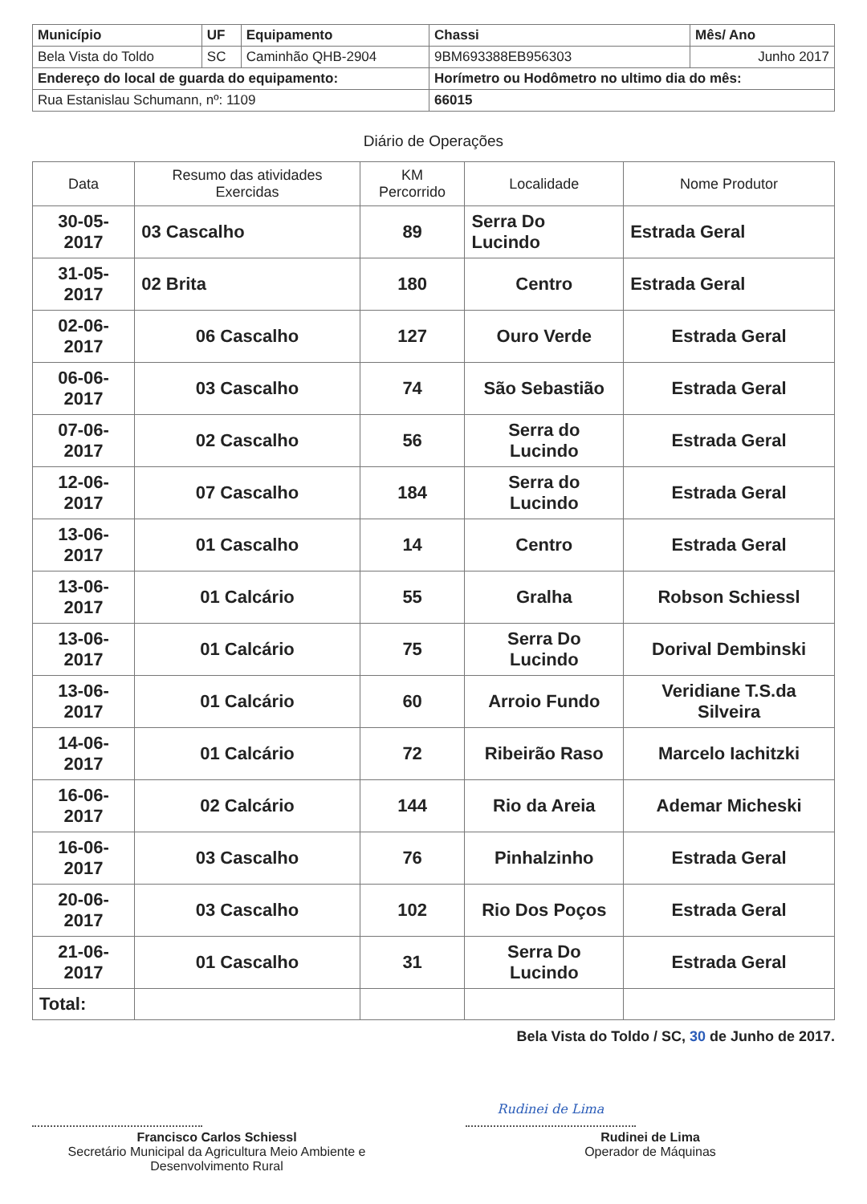| Município | UF | Equipamento | Chassi | Mês/ Ano |
| --- | --- | --- | --- | --- |
| Bela Vista do Toldo | SC | Caminhão QHB-2904 | 9BM693388EB956303 | Junho 2017 |
| Endereço do local de guarda do equipamento: | | | Horímetro ou Hodômetro no ultimo dia do mês: | |
| Rua Estanislau Schumann, nº: 1109 | | | 66015 | |
Diário de Operações
| Data | Resumo das atividades Exercidas | KM Percorrido | Localidade | Nome Produtor |
| --- | --- | --- | --- | --- |
| 30-05-2017 | 03 Cascalho | 89 | Serra Do Lucindo | Estrada Geral |
| 31-05-2017 | 02 Brita | 180 | Centro | Estrada Geral |
| 02-06-2017 | 06 Cascalho | 127 | Ouro Verde | Estrada Geral |
| 06-06-2017 | 03 Cascalho | 74 | São Sebastião | Estrada Geral |
| 07-06-2017 | 02 Cascalho | 56 | Serra do Lucindo | Estrada Geral |
| 12-06-2017 | 07 Cascalho | 184 | Serra do Lucindo | Estrada Geral |
| 13-06-2017 | 01 Cascalho | 14 | Centro | Estrada Geral |
| 13-06-2017 | 01 Calcário | 55 | Gralha | Robson Schiessl |
| 13-06-2017 | 01 Calcário | 75 | Serra Do Lucindo | Dorival Dembinski |
| 13-06-2017 | 01 Calcário | 60 | Arroio Fundo | Veridiane T.S.da Silveira |
| 14-06-2017 | 01 Calcário | 72 | Ribeirão Raso | Marcelo Iachitzki |
| 16-06-2017 | 02 Calcário | 144 | Rio da Areia | Ademar Micheski |
| 16-06-2017 | 03 Cascalho | 76 | Pinhalzinho | Estrada Geral |
| 20-06-2017 | 03 Cascalho | 102 | Rio Dos Poços | Estrada Geral |
| 21-06-2017 | 01 Cascalho | 31 | Serra Do Lucindo | Estrada Geral |
| Total: | | | | |
Bela Vista do Toldo / SC, 30 de Junho de 2017.
Francisco Carlos Schiessl
Secretário Municipal da Agricultura Meio Ambiente e Desenvolvimento Rural
Rudinei de Lima
Rudinei de Lima
Operador de Máquinas